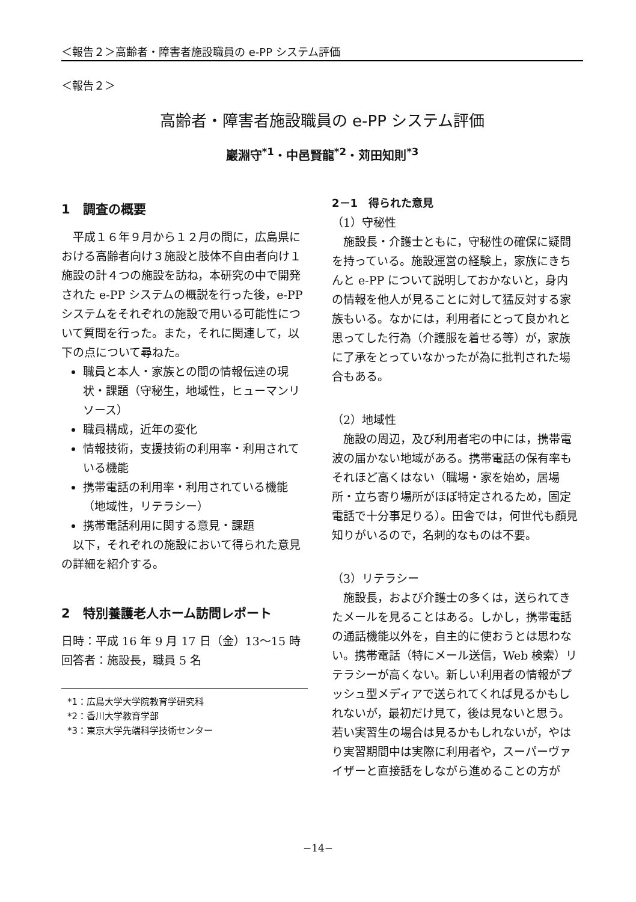＜報告２＞高齢者・障害者施設職員の e-PP システム評価
＜報告２＞
高齢者・障害者施設職員の e-PP システム評価
巖淵守<sup>*1</sup>・中邑賢龍<sup>*2</sup>・苅田知則<sup>*3</sup>
1　調査の概要
平成１６年９月から１２月の間に，広島県における高齢者向け３施設と肢体不自由者向け１施設の計４つの施設を訪ね，本研究の中で開発された e-PP システムの概説を行った後，e-PP システムをそれぞれの施設で用いる可能性について質問を行った。また，それに関連して，以下の点について尋ねた。
職員と本人・家族との間の情報伝達の現状・課題（守秘生，地域性，ヒューマンリソース）
職員構成，近年の変化
情報技術，支援技術の利用率・利用されている機能
携帯電話の利用率・利用されている機能（地域性，リテラシー）
携帯電話利用に関する意見・課題
以下，それぞれの施設において得られた意見の詳細を紹介する。
2　特別養護老人ホーム訪問レポート
日時：平成 16 年 9 月 17 日（金）13～15 時
回答者：施設長，職員 5 名
*1：広島大学大学院教育学研究科
*2：香川大学教育学部
*3：東京大学先端科学技術センター
2－1　得られた意見
（1）守秘性
施設長・介護士ともに，守秘性の確保に疑問を持っている。施設運営の経験上，家族にきちんと e-PP について説明しておかないと，身内の情報を他人が見ることに対して猛反対する家族もいる。なかには，利用者にとって良かれと思ってした行為（介護服を着せる等）が，家族に了承をとっていなかったが為に批判された場合もある。
（2）地域性
施設の周辺，及び利用者宅の中には，携帯電波の届かない地域がある。携帯電話の保有率もそれほど高くはない（職場・家を始め，居場所・立ち寄り場所がほぼ特定されるため，固定電話で十分事足りる）。田舎では，何世代も顔見知りがいるので，名刺的なものは不要。
（3）リテラシー
施設長，および介護士の多くは，送られてきたメールを見ることはある。しかし，携帯電話の通話機能以外を，自主的に使おうとは思わない。携帯電話（特にメール送信，Web 検索）リテラシーが高くない。新しい利用者の情報がプッシュ型メディアで送られてくれば見るかもしれないが，最初だけ見て，後は見ないと思う。若い実習生の場合は見るかもしれないが，やはり実習期間中は実際に利用者や，スーパーヴァイザーと直接話をしながら進めることの方が
−14−